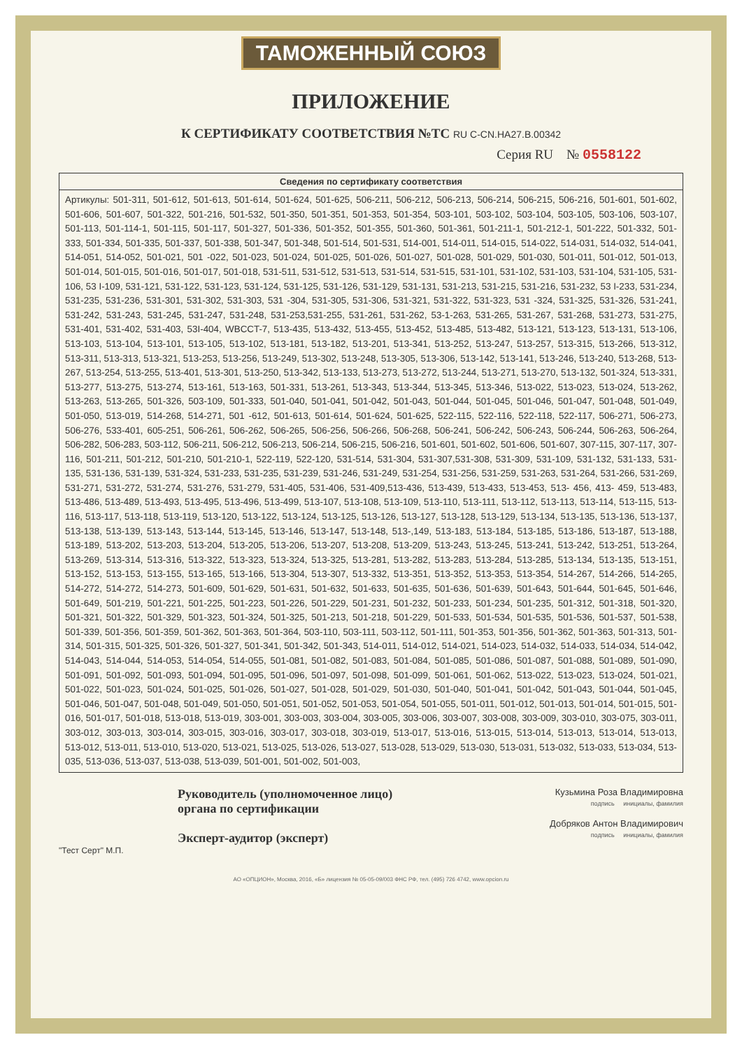ТАМОЖЕННЫЙ СОЮЗ
ПРИЛОЖЕНИЕ
К СЕРТИФИКАТУ СООТВЕТСТВИЯ №ТС RU C-CN.HA27.B.00342
Серия RU № 0558122
| Сведения по сертификату соответствия |
| --- |
| Артикулы: 501-311, 501-612, 501-613, 501-614, 501-624, 501-625, 506-211, 506-212, 506-213, 506-214, 506-215, 506-216, 501-601, 501-602, 501-606, 501-607, 501-322, 501-216, 501-532, 501-350, 501-351, 501-353, 501-354, 503-101, 503-102, 503-104, 503-105, 503-106, 503-107, 501-113, 501-114-1, 501-115, 501-117, 501-327, 501-336, 501-352, 501-355, 501-360, 501-361, 501-211-1, 501-212-1, 501-222, 501-332, 501-333, 501-334, 501-335, 501-337, 501-338, 501-347, 501-348, 501-514, 501-531, 514-001, 514-011, 514-015, 514-022, 514-031, 514-032, 514-041, 514-051, 514-052, 501-021, 501 -022, 501-023, 501-024, 501-025, 501-026, 501-027, 501-028, 501-029, 501-030, 501-011, 501-012, 501-013, 501-014, 501-015, 501-016, 501-017, 501-018, 531-511, 531-512, 531-513, 531-514, 531-515, 531-101, 531-102, 531-103, 531-104, 531-105, 531-106, 53 I-109, 531-121, 531-122, 531-123, 531-124, 531-125, 531-126, 531-129, 531-131, 531-213, 531-215, 531-216, 531-232, 53 I-233, 531-234, 531-235, 531-236, 531-301, 531-302, 531-303, 531 -304, 531-305, 531-306, 531-321, 531-322, 531-323, 531 -324, 531-325, 531-326, 531-241, 531-242, 531-243, 531-245, 531-247, 531-248, 531-253,531-255, 531-261, 531-262, 53-1-263, 531-265, 531-267, 531-268, 531-273, 531-275, 531-401, 531-402, 531-403, 53I-404, WBCCT-7, 513-435, 513-432, 513-455, 513-452, 513-485, 513-482, 513-121, 513-123, 513-131, 513-106, 513-103, 513-104, 513-101, 513-105, 513-102, 513-181, 513-182, 513-201, 513-341, 513-252, 513-247, 513-257, 513-315, 513-266, 513-312, 513-311, 513-313, 513-321, 513-253, 513-256, 513-249, 513-302, 513-248, 513-305, 513-306, 513-142, 513-141, 513-246, 513-240, 513-268, 513-267, 513-254, 513-255, 513-401, 513-301, 513-250, 513-342, 513-133, 513-273, 513-272, 513-244, 513-271, 513-270, 513-132, 501-324, 513-331, 513-277, 513-275, 513-274, 513-161, 513-163, 501-331, 513-261, 513-343, 513-344, 513-345, 513-346, 513-022, 513-023, 513-024, 513-262, 513-263, 513-265, 501-326, 503-109, 501-333, 501-040, 501-041, 501-042, 501-043, 501-044, 501-045, 501-046, 501-047, 501-048, 501-049, 501-050, 513-019, 514-268, 514-271, 501 -612, 501-613, 501-614, 501-624, 501-625, 522-115, 522-116, 522-118, 522-117, 506-271, 506-273, 506-276, 533-401, 605-251, 506-261, 506-262, 506-265, 506-256, 506-266, 506-268, 506-241, 506-242, 506-243, 506-244, 506-263, 506-264, 506-282, 506-283, 503-112, 506-211, 506-212, 506-213, 506-214, 506-215, 506-216, 501-601, 501-602, 501-606, 501-607, 307-115, 307-117, 307-116, 501-211, 501-212, 501-210, 501-210-1, 522-119, 522-120, 531-514, 531-304, 531-307,531-308, 531-309, 531-109, 531-132, 531-133, 531-135, 531-136, 531-139, 531-324, 531-233, 531-235, 531-239, 531-246, 531-249, 531-254, 531-256, 531-259, 531-263, 531-264, 531-266, 531-269, 531-271, 531-272, 531-274, 531-276, 531-279, 531-405, 531-406, 531-409,513-436, 513-439, 513-433, 513-453, 513- 456, 413- 459, 513-483, 513-486, 513-489, 513-493, 513-495, 513-496, 513-499, 513-107, 513-108, 513-109, 513-110, 513-111, 513-112, 513-113, 513-114, 513-115, 513-116, 513-117, 513-118, 513-119, 513-120, 513-122, 513-124, 513-125, 513-126, 513-127, 513-128, 513-129, 513-134, 513-135, 513-136, 513-137, 513-138, 513-139, 513-143, 513-144, 513-145, 513-146, 513-147, 513-148, 513-,149, 513-183, 513-184, 513-185, 513-186, 513-187, 513-188, 513-189, 513-202, 513-203, 513-204, 513-205, 513-206, 513-207, 513-208, 513-209, 513-243, 513-245, 513-241, 513-242, 513-251, 513-264, 513-269, 513-314, 513-316, 513-322, 513-323, 513-324, 513-325, 513-281, 513-282, 513-283, 513-284, 513-285, 513-134, 513-135, 513-151, 513-152, 513-153, 513-155, 513-165, 513-166, 513-304, 513-307, 513-332, 513-351, 513-352, 513-353, 513-354, 514-267, 514-266, 514-265, 514-272, 514-272, 514-273, 501-609, 501-629, 501-631, 501-632, 501-633, 501-635, 501-636, 501-639, 501-643, 501-644, 501-645, 501-646, 501-649, 501-219, 501-221, 501-225, 501-223, 501-226, 501-229, 501-231, 501-232, 501-233, 501-234, 501-235, 501-312, 501-318, 501-320, 501-321, 501-322, 501-329, 501-323, 501-324, 501-325, 501-213, 501-218, 501-229, 501-533, 501-534, 501-535, 501-536, 501-537, 501-538, 501-339, 501-356, 501-359, 501-362, 501-363, 501-364, 503-110, 503-111, 503-112, 501-111, 501-353, 501-356, 501-362, 501-363, 501-313, 501-314, 501-315, 501-325, 501-326, 501-327, 501-341, 501-342, 501-343, 514-011, 514-012, 514-021, 514-023, 514-032, 514-033, 514-034, 514-042, 514-043, 514-044, 514-053, 514-054, 514-055, 501-081, 501-082, 501-083, 501-084, 501-085, 501-086, 501-087, 501-088, 501-089, 501-090, 501-091, 501-092, 501-093, 501-094, 501-095, 501-096, 501-097, 501-098, 501-099, 501-061, 501-062, 513-022, 513-023, 513-024, 501-021, 501-022, 501-023, 501-024, 501-025, 501-026, 501-027, 501-028, 501-029, 501-030, 501-040, 501-041, 501-042, 501-043, 501-044, 501-045, 501-046, 501-047, 501-048, 501-049, 501-050, 501-051, 501-052, 501-053, 501-054, 501-055, 501-011, 501-012, 501-013, 501-014, 501-015, 501-016, 501-017, 501-018, 513-018, 513-019, 303-001, 303-003, 303-004, 303-005, 303-006, 303-007, 303-008, 303-009, 303-010, 303-075, 303-011, 303-012, 303-013, 303-014, 303-015, 303-016, 303-017, 303-018, 303-019, 513-017, 513-016, 513-015, 513-014, 513-013, 513-014, 513-013, 513-012, 513-011, 513-010, 513-020, 513-021, 513-025, 513-026, 513-027, 513-028, 513-029, 513-030, 513-031, 513-032, 513-033, 513-034, 513-035, 513-036, 513-037, 513-038, 513-039, 501-001, 501-002, 501-003, |
Руководитель (уполномоченное лицо) органа по сертификации
Эксперт-аудитор (эксперт)
Кузьмина Роза Владимировна
подпись инициалы, фамилия
Добряков Антон Владимирович
подпись инициалы, фамилия
"Тест Серт" М.П.
АО «ОПЦИОН», Москва, 2016, «Б» лицензия № 05-05-09/003 ФНС РФ, тел. (495) 726 4742, www.opcion.ru